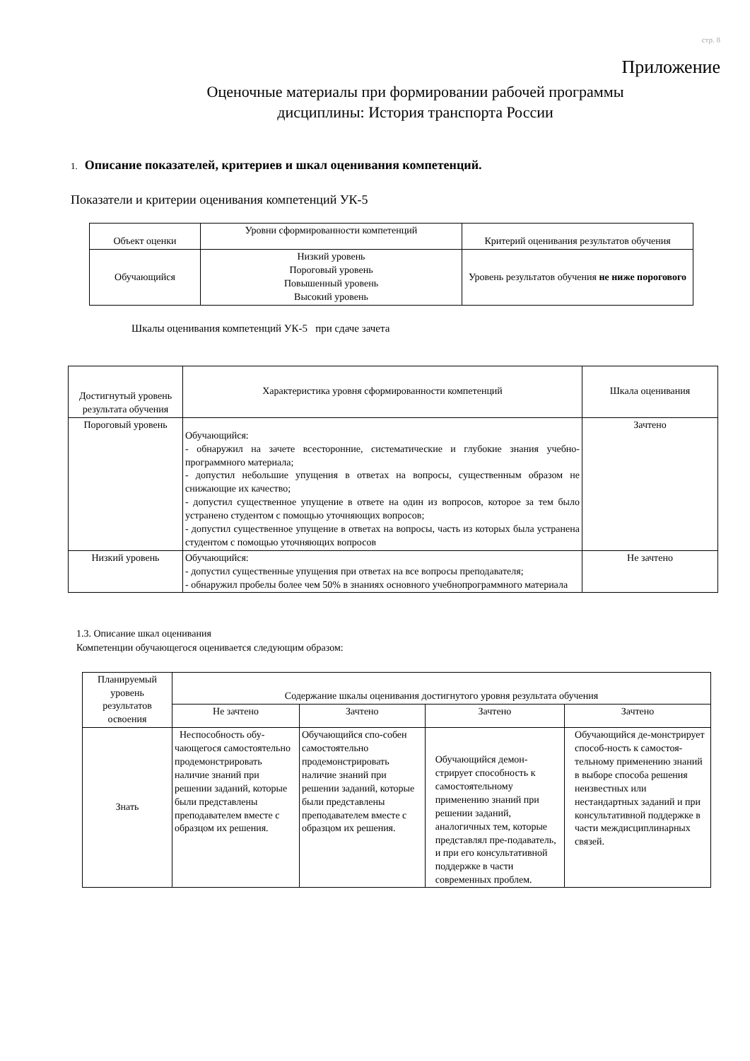стр. 8
Приложение
Оценочные материалы при формировании рабочей программы
дисциплины: История транспорта России
1. Описание показателей, критериев и шкал оценивания компетенций.
Показатели и критерии оценивания компетенций УК-5
| Объект оценки | Уровни сформированности компетенций | Критерий оценивания результатов обучения |
| --- | --- | --- |
| Обучающийся | Низкий уровень Пороговый уровень Повышенный уровень Высокий уровень | Уровень результатов обучения не ниже порогового |
Шкалы оценивания компетенций УК-5 при сдаче зачета
| Достигнутый уровень результата обучения | Характеристика уровня сформированности компетенций | Шкала оценивания |
| --- | --- | --- |
| Пороговый уровень | Обучающийся: - обнаружил на зачете всесторонние, систематические и глубокие знания учебно-программного материала; - допустил небольшие упущения в ответах на вопросы, существенным образом не снижающие их качество; - допустил существенное упущение в ответе на один из вопросов, которое за тем было устранено студентом с помощью уточняющих вопросов; - допустил существенное упущение в ответах на вопросы, часть из которых была устранена студентом с помощью уточняющих вопросов | Зачтено |
| Низкий уровень | Обучающийся: - допустил существенные упущения при ответах на все вопросы преподавателя; - обнаружил пробелы более чем 50% в знаниях основного учебнопрограммного материала | Не зачтено |
1.3. Описание шкал оценивания
Компетенции обучающегося оценивается следующим образом:
| Планируемый уровень результатов освоения | Содержание шкалы оценивания достигнутого уровня результата обучения | | | |
| --- | --- | --- | --- | --- |
| | Не зачтено | Зачтено | Зачтено | Зачтено |
| Знать | Неспособность обу-чающегося самостоятельно продемонстрировать наличие знаний при решении заданий, которые были представлены преподавателем вместе с образцом их решения. | Обучающийся спо-собен самостоятельно продемонстрировать наличие знаний при решении заданий, которые были представлены преподавателем вместе с образцом их решения. | Обучающийся демон-стрирует способность к самостоятельному применению знаний при решении заданий, аналогичных тем, которые представлял пре-подаватель, и при его консультативной поддержке в части современных проблем. | Обучающийся де-монстрирует способ-ность к самостоя-тельному применению знаний в выборе способа решения неизвестных или нестандартных заданий и при консультативной поддержке в части междисциплинарных связей. |